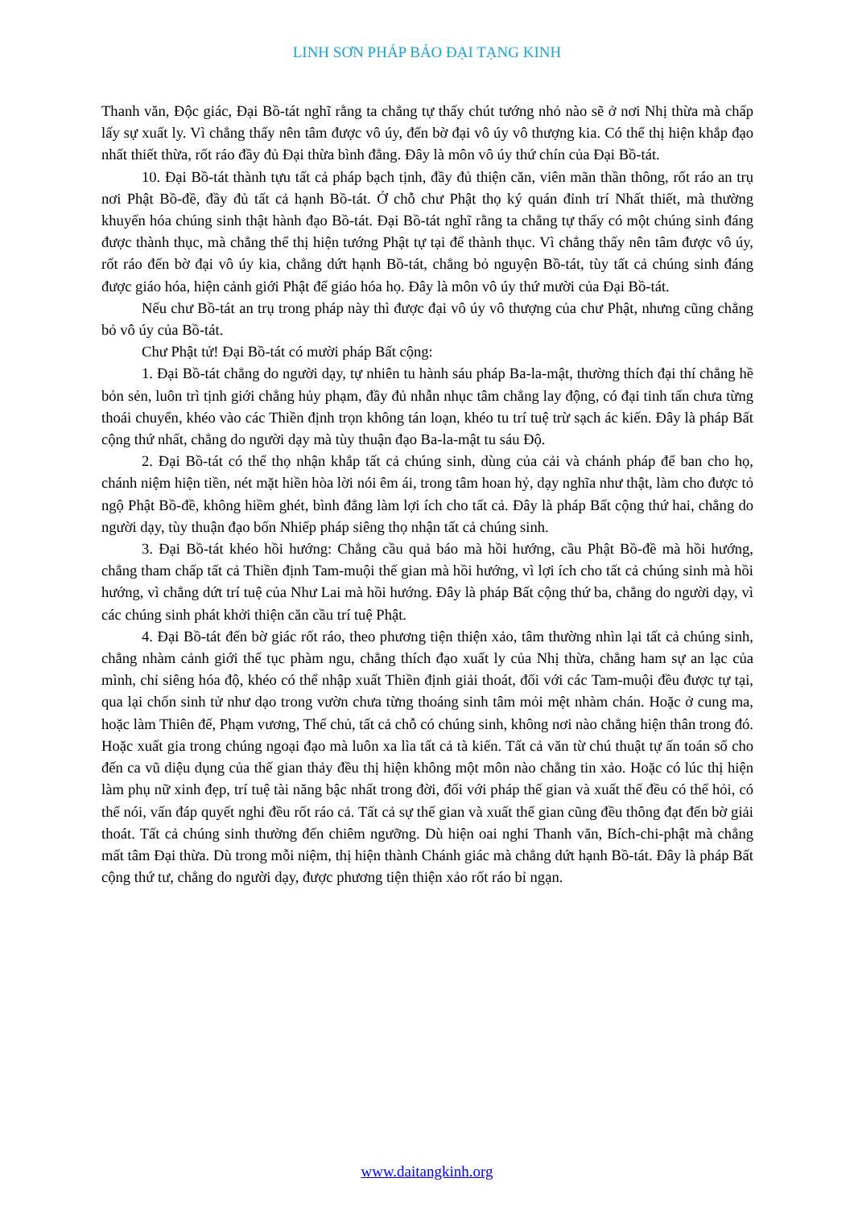LINH SƠN PHÁP BẢO ĐẠI TẠNG KINH
Thanh văn, Độc giác, Đại Bồ-tát nghĩ rằng ta chẳng tự thấy chút tướng nhỏ nào sẽ ở nơi Nhị thừa mà chấp lấy sự xuất ly. Vì chẳng thấy nên tâm được vô úy, đến bờ đại vô úy vô thượng kia. Có thể thị hiện khắp đạo nhất thiết thừa, rốt ráo đầy đủ Đại thừa bình đẳng. Đây là môn vô úy thứ chín của Đại Bồ-tát.
10. Đại Bồ-tát thành tựu tất cả pháp bạch tịnh, đầy đủ thiện căn, viên mãn thần thông, rốt ráo an trụ nơi Phật Bồ-đề, đầy đủ tất cả hạnh Bồ-tát. Ở chỗ chư Phật thọ ký quán đỉnh trí Nhất thiết, mà thường khuyến hóa chúng sinh thật hành đạo Bồ-tát. Đại Bồ-tát nghĩ rằng ta chẳng tự thấy có một chúng sinh đáng được thành thục, mà chẳng thể thị hiện tướng Phật tự tại để thành thục. Vì chẳng thấy nên tâm được vô úy, rốt ráo đến bờ đại vô úy kia, chẳng dứt hạnh Bồ-tát, chẳng bỏ nguyện Bồ-tát, tùy tất cả chúng sinh đáng được giáo hóa, hiện cảnh giới Phật để giáo hóa họ. Đây là môn vô úy thứ mười của Đại Bồ-tát.
Nếu chư Bồ-tát an trụ trong pháp này thì được đại vô úy vô thượng của chư Phật, nhưng cũng chẳng bỏ vô úy của Bồ-tát.
Chư Phật tử! Đại Bồ-tát có mười pháp Bất cộng:
1. Đại Bồ-tát chẳng do người dạy, tự nhiên tu hành sáu pháp Ba-la-mật, thường thích đại thí chẳng hề bỏn sẻn, luôn trì tịnh giới chẳng hủy phạm, đầy đủ nhẫn nhục tâm chẳng lay động, có đại tinh tấn chưa từng thoái chuyển, khéo vào các Thiền định trọn không tán loạn, khéo tu trí tuệ trừ sạch ác kiến. Đây là pháp Bất cộng thứ nhất, chẳng do người dạy mà tùy thuận đạo Ba-la-mật tu sáu Độ.
2. Đại Bồ-tát có thể thọ nhận khắp tất cả chúng sinh, dùng của cải và chánh pháp để ban cho họ, chánh niệm hiện tiền, nét mặt hiền hòa lời nói êm ái, trong tâm hoan hỷ, dạy nghĩa như thật, làm cho được tỏ ngộ Phật Bồ-đề, không hiềm ghét, bình đẳng làm lợi ích cho tất cả. Đây là pháp Bất cộng thứ hai, chẳng do người dạy, tùy thuận đạo bốn Nhiếp pháp siêng thọ nhận tất cả chúng sinh.
3. Đại Bồ-tát khéo hồi hướng: Chẳng cầu quả báo mà hồi hướng, cầu Phật Bồ-đề mà hồi hướng, chẳng tham chấp tất cả Thiền định Tam-muội thế gian mà hồi hướng, vì lợi ích cho tất cả chúng sinh mà hồi hướng, vì chẳng dứt trí tuệ của Như Lai mà hồi hướng. Đây là pháp Bất cộng thứ ba, chẳng do người dạy, vì các chúng sinh phát khởi thiện căn cầu trí tuệ Phật.
4. Đại Bồ-tát đến bờ giác rốt ráo, theo phương tiện thiện xảo, tâm thường nhìn lại tất cả chúng sinh, chẳng nhàm cảnh giới thế tục phàm ngu, chẳng thích đạo xuất ly của Nhị thừa, chẳng ham sự an lạc của mình, chỉ siêng hóa độ, khéo có thể nhập xuất Thiền định giải thoát, đối với các Tam-muội đều được tự tại, qua lại chốn sinh tử như dạo trong vườn chưa từng thoáng sinh tâm mỏi mệt nhàm chán. Hoặc ở cung ma, hoặc làm Thiên đế, Phạm vương, Thế chủ, tất cả chỗ có chúng sinh, không nơi nào chẳng hiện thân trong đó. Hoặc xuất gia trong chúng ngoại đạo mà luôn xa lìa tất cả tà kiến. Tất cả văn từ chú thuật tự ấn toán số cho đến ca vũ diệu dụng của thế gian thảy đều thị hiện không một môn nào chẳng tin xảo. Hoặc có lúc thị hiện làm phụ nữ xinh đẹp, trí tuệ tài năng bậc nhất trong đời, đối với pháp thế gian và xuất thế đều có thể hỏi, có thể nói, vấn đáp quyết nghi đều rốt ráo cả. Tất cả sự thế gian và xuất thế gian cũng đều thông đạt đến bờ giải thoát. Tất cả chúng sinh thường đến chiêm ngưỡng. Dù hiện oai nghi Thanh văn, Bích-chi-phật mà chẳng mất tâm Đại thừa. Dù trong mỗi niệm, thị hiện thành Chánh giác mà chẳng dứt hạnh Bồ-tát. Đây là pháp Bất cộng thứ tư, chẳng do người dạy, được phương tiện thiện xảo rốt ráo bỉ ngạn.
www.daitangkinh.org